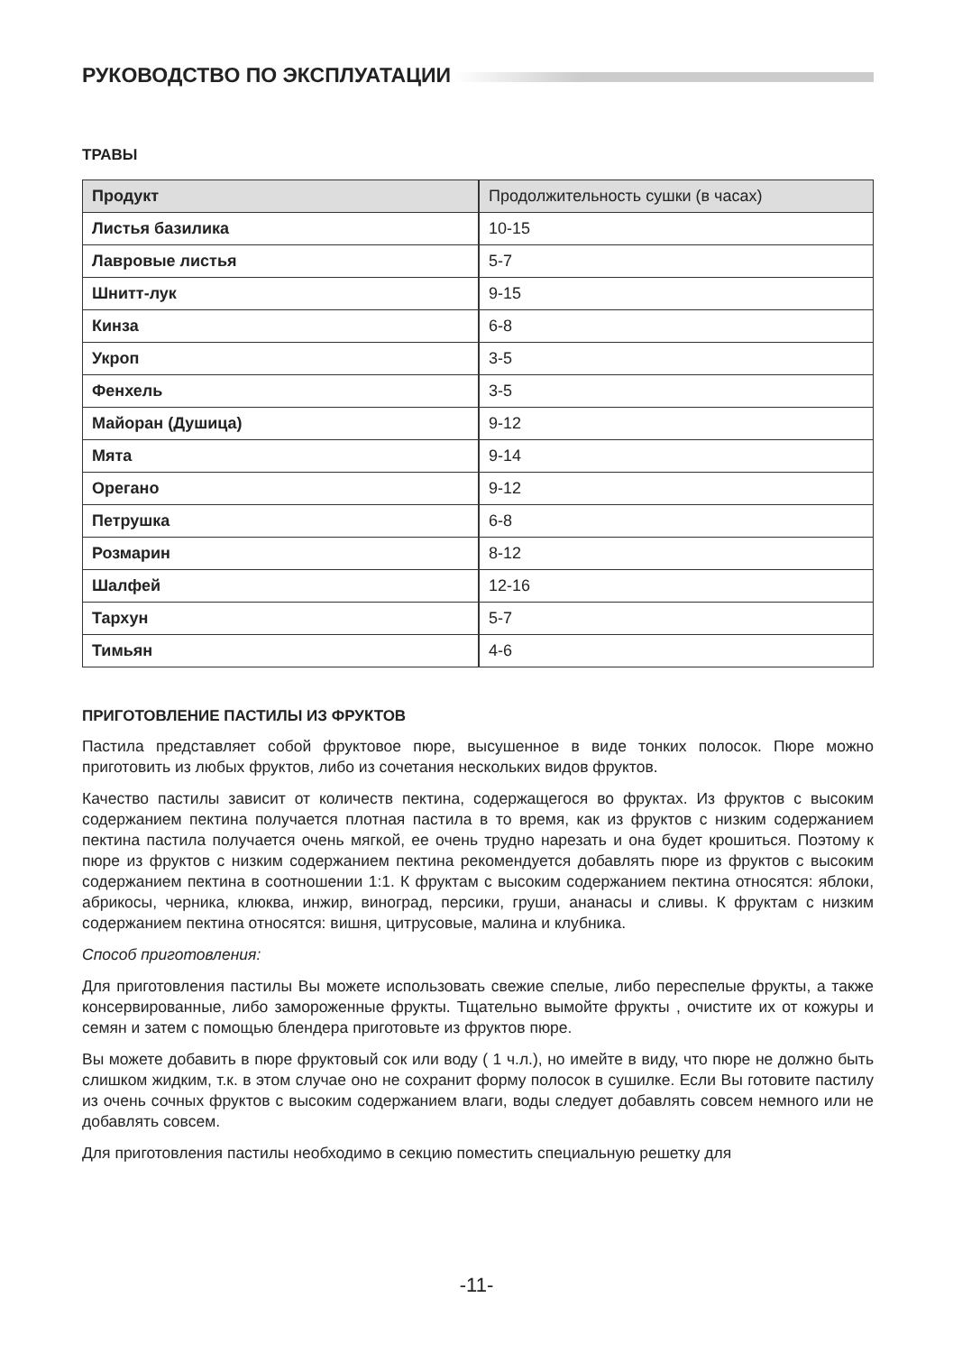РУКОВОДСТВО ПО ЭКСПЛУАТАЦИИ
ТРАВЫ
| Продукт | Продолжительность сушки (в часах) |
| --- | --- |
| Листья базилика | 10-15 |
| Лавровые листья | 5-7 |
| Шнитт-лук | 9-15 |
| Кинза | 6-8 |
| Укроп | 3-5 |
| Фенхель | 3-5 |
| Майоран (Душица) | 9-12 |
| Мята | 9-14 |
| Орегано | 9-12 |
| Петрушка | 6-8 |
| Розмарин | 8-12 |
| Шалфей | 12-16 |
| Тархун | 5-7 |
| Тимьян | 4-6 |
ПРИГОТОВЛЕНИЕ ПАСТИЛЫ ИЗ ФРУКТОВ
Пастила представляет собой фруктовое пюре, высушенное в виде тонких полосок. Пюре можно приготовить из любых фруктов, либо из сочетания нескольких видов фруктов.
Качество пастилы зависит от количеств пектина, содержащегося во фруктах. Из фруктов с высоким содержанием пектина получается плотная пастила в то время, как из фруктов с низким содержанием пектина пастила получается очень мягкой, ее очень трудно нарезать и она будет крошиться. Поэтому к пюре из фруктов с низким содержанием пектина рекомендуется добавлять пюре из фруктов с высоким содержанием пектина в соотношении 1:1. К фруктам с высоким содержанием пектина относятся: яблоки, абрикосы, черника, клюква, инжир, виноград, персики, груши, ананасы и сливы. К фруктам с низким содержанием пектина относятся: вишня, цитрусовые, малина и клубника.
Способ приготовления:
Для приготовления пастилы Вы можете использовать свежие спелые, либо переспелые фрукты, а также консервированные, либо замороженные фрукты. Тщательно вымойте фрукты , очистите их от кожуры и семян и затем с помощью блендера приготовьте из фруктов пюре.
Вы можете добавить в пюре фруктовый сок или воду ( 1 ч.л.), но имейте в виду, что пюре не должно быть слишком жидким, т.к. в этом случае оно не сохранит форму полосок в сушилке. Если Вы готовите пастилу из очень сочных фруктов с высоким содержанием влаги, воды следует добавлять совсем немного или не добавлять совсем.
Для приготовления пастилы необходимо в секцию поместить специальную решетку для
-11-